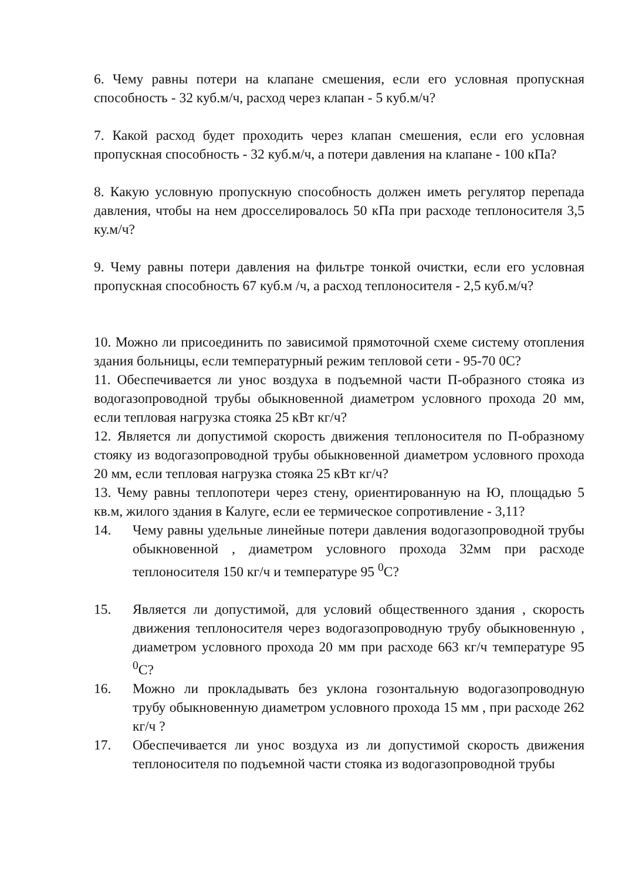6. Чему равны потери на клапане смешения, если его условная пропускная способность - 32 куб.м/ч, расход через клапан - 5 куб.м/ч?
7. Какой расход будет проходить через клапан смешения, если его условная пропускная способность - 32 куб.м/ч, а потери давления на клапане - 100 кПа?
8. Какую условную пропускную способность должен иметь регулятор перепада давления, чтобы на нем дросселировалось 50 кПа при расходе теплоносителя 3,5 ку.м/ч?
9. Чему равны потери давления на фильтре тонкой очистки, если его условная пропускная способность 67 куб.м /ч, а расход теплоносителя - 2,5 куб.м/ч?
10. Можно ли присоединить по зависимой прямоточной схеме систему отопления здания больницы, если температурный режим тепловой сети - 95-70 0С?
11. Обеспечивается ли унос воздуха в подъемной части П-образного стояка из водогазопроводной трубы обыкновенной диаметром условного прохода 20 мм, если тепловая нагрузка стояка 25 кВт кг/ч?
12. Является ли допустимой скорость движения теплоносителя по П-образному стояку из водогазопроводной трубы обыкновенной диаметром условного прохода 20 мм, если тепловая нагрузка стояка 25 кВт кг/ч?
13. Чему равны теплопотери через стену, ориентированную на Ю, площадью 5 кв.м, жилого здания в Калуге, если ее термическое сопротивление - 3,11?
14. Чему равны удельные линейные потери давления водогазопроводной трубы обыкновенной , диаметром условного прохода 32мм при расходе теплоносителя 150 кг/ч и температуре 95 <sup>0</sup>С?
15. Является ли допустимой, для условий общественного здания , скорость движения теплоносителя через водогазопроводную трубу обыкновенную , диаметром условного прохода 20 мм при расходе 663 кг/ч температуре 95 <sup>0</sup>С?
16. Можно ли прокладывать без уклона гозонтальную водогазопроводную трубу обыкновенную диаметром условного прохода 15 мм , при расходе 262 кг/ч ?
17. Обеспечивается ли унос воздуха из ли допустимой скорость движения теплоносителя по подъемной части стояка из водогазопроводной трубы